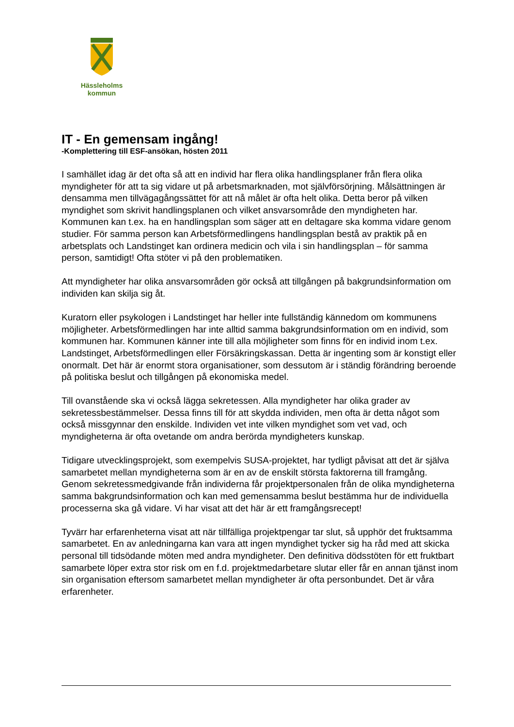Hässleholms
kommun
IT - En gemensam ingång!
-Komplettering till ESF-ansökan, hösten 2011
I samhället idag är det ofta så att en individ har flera olika handlingsplaner från flera olika myndigheter för att ta sig vidare ut på arbetsmarknaden, mot självförsörjning. Målsättningen är densamma men tillvägagångssättet för att nå målet är ofta helt olika. Detta beror på vilken myndighet som skrivit handlingsplanen och vilket ansvarsområde den myndigheten har. Kommunen kan t.ex. ha en handlingsplan som säger att en deltagare ska komma vidare genom studier. För samma person kan Arbetsförmedlingens handlingsplan bestå av praktik på en arbetsplats och Landstinget kan ordinera medicin och vila i sin handlingsplan – för samma person, samtidigt! Ofta stöter vi på den problematiken.
Att myndigheter har olika ansvarsområden gör också att tillgången på bakgrundsinformation om individen kan skilja sig åt.
Kuratorn eller psykologen i Landstinget har heller inte fullständig kännedom om kommunens möjligheter. Arbetsförmedlingen har inte alltid samma bakgrundsinformation om en individ, som kommunen har. Kommunen känner inte till alla möjligheter som finns för en individ inom t.ex. Landstinget, Arbetsförmedlingen eller Försäkringskassan. Detta är ingenting som är konstigt eller onormalt. Det här är enormt stora organisationer, som dessutom är i ständig förändring beroende på politiska beslut och tillgången på ekonomiska medel.
Till ovanstående ska vi också lägga sekretessen. Alla myndigheter har olika grader av sekretessbestämmelser. Dessa finns till för att skydda individen, men ofta är detta något som också missgynnar den enskilde. Individen vet inte vilken myndighet som vet vad, och myndigheterna är ofta ovetande om andra berörda myndigheters kunskap.
Tidigare utvecklingsprojekt, som exempelvis SUSA-projektet, har tydligt påvisat att det är själva samarbetet mellan myndigheterna som är en av de enskilt största faktorerna till framgång. Genom sekretessmedgivande från individerna får projektpersonalen från de olika myndigheterna samma bakgrundsinformation och kan med gemensamma beslut bestämma hur de individuella processerna ska gå vidare. Vi har visat att det här är ett framgångsrecept!
Tyvärr har erfarenheterna visat att när tillfälliga projektpengar tar slut, så upphör det fruktsamma samarbetet. En av anledningarna kan vara att ingen myndighet tycker sig ha råd med att skicka personal till tidsödande möten med andra myndigheter. Den definitiva dödsstöten för ett fruktbart samarbete löper extra stor risk om en f.d. projektmedarbetare slutar eller får en annan tjänst inom sin organisation eftersom samarbetet mellan myndigheter är ofta personbundet. Det är våra erfarenheter.